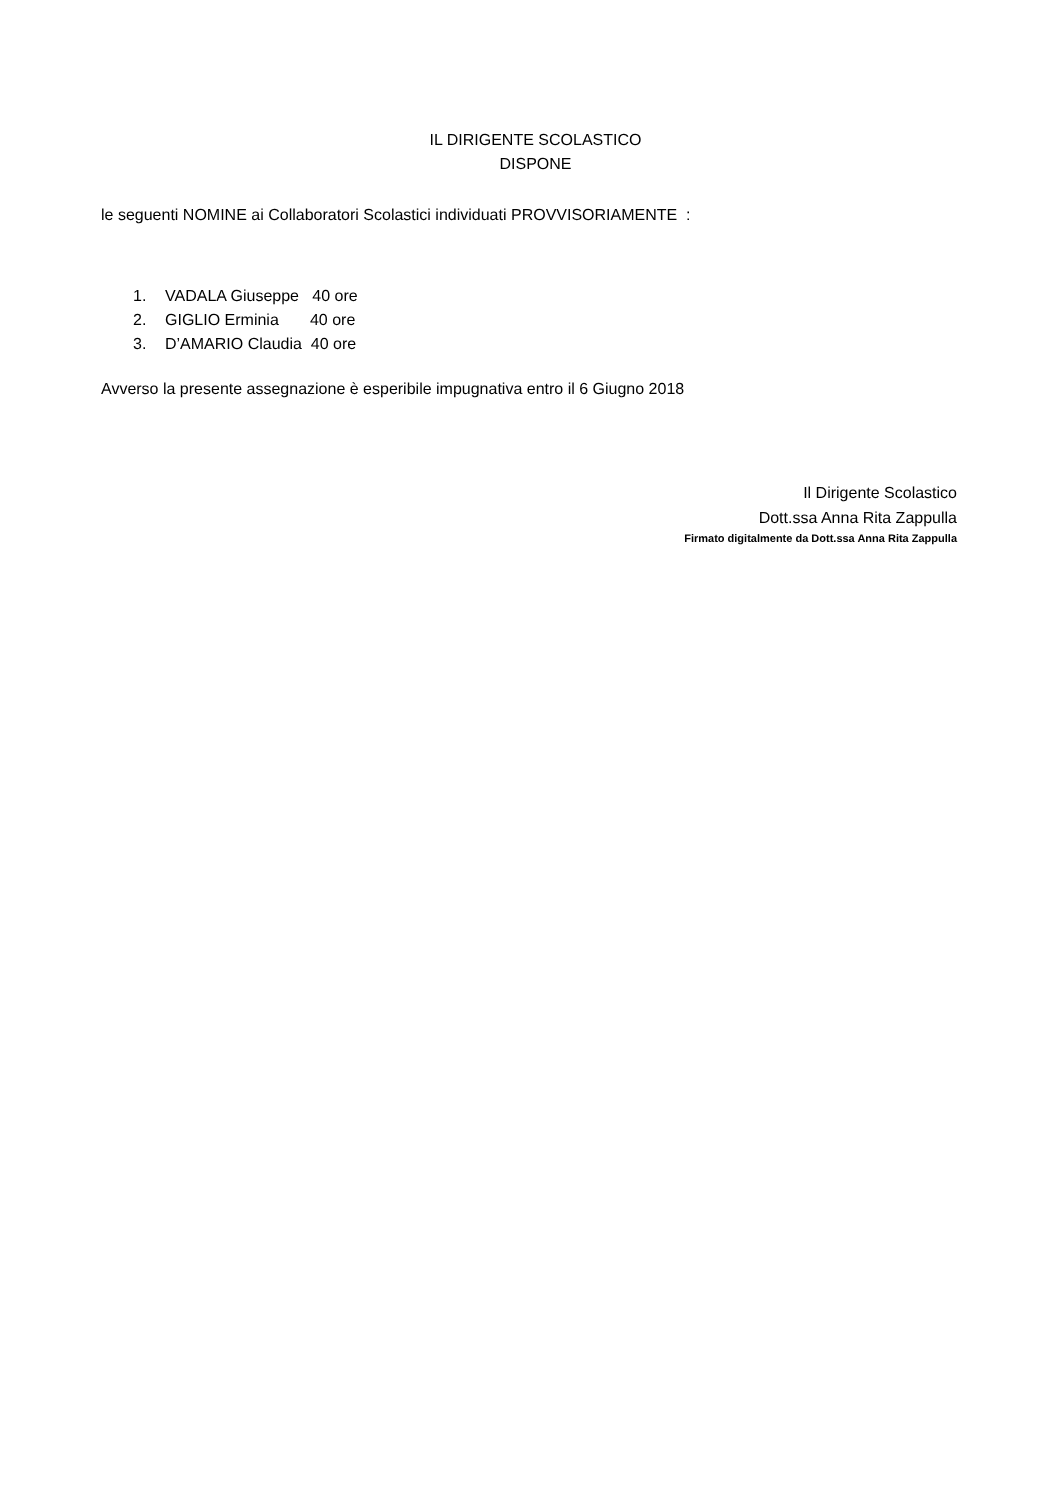IL DIRIGENTE SCOLASTICO
DISPONE
le seguenti NOMINE ai Collaboratori Scolastici individuati PROVVISORIAMENTE :
1. VADALA Giuseppe 40 ore
2. GIGLIO Erminia 40 ore
3. D’AMARIO Claudia 40 ore
Avverso la presente assegnazione è esperibile impugnativa entro il 6 Giugno 2018
Il Dirigente Scolastico
Dott.ssa Anna Rita Zappulla
Firmato digitalmente da Dott.ssa Anna Rita Zappulla